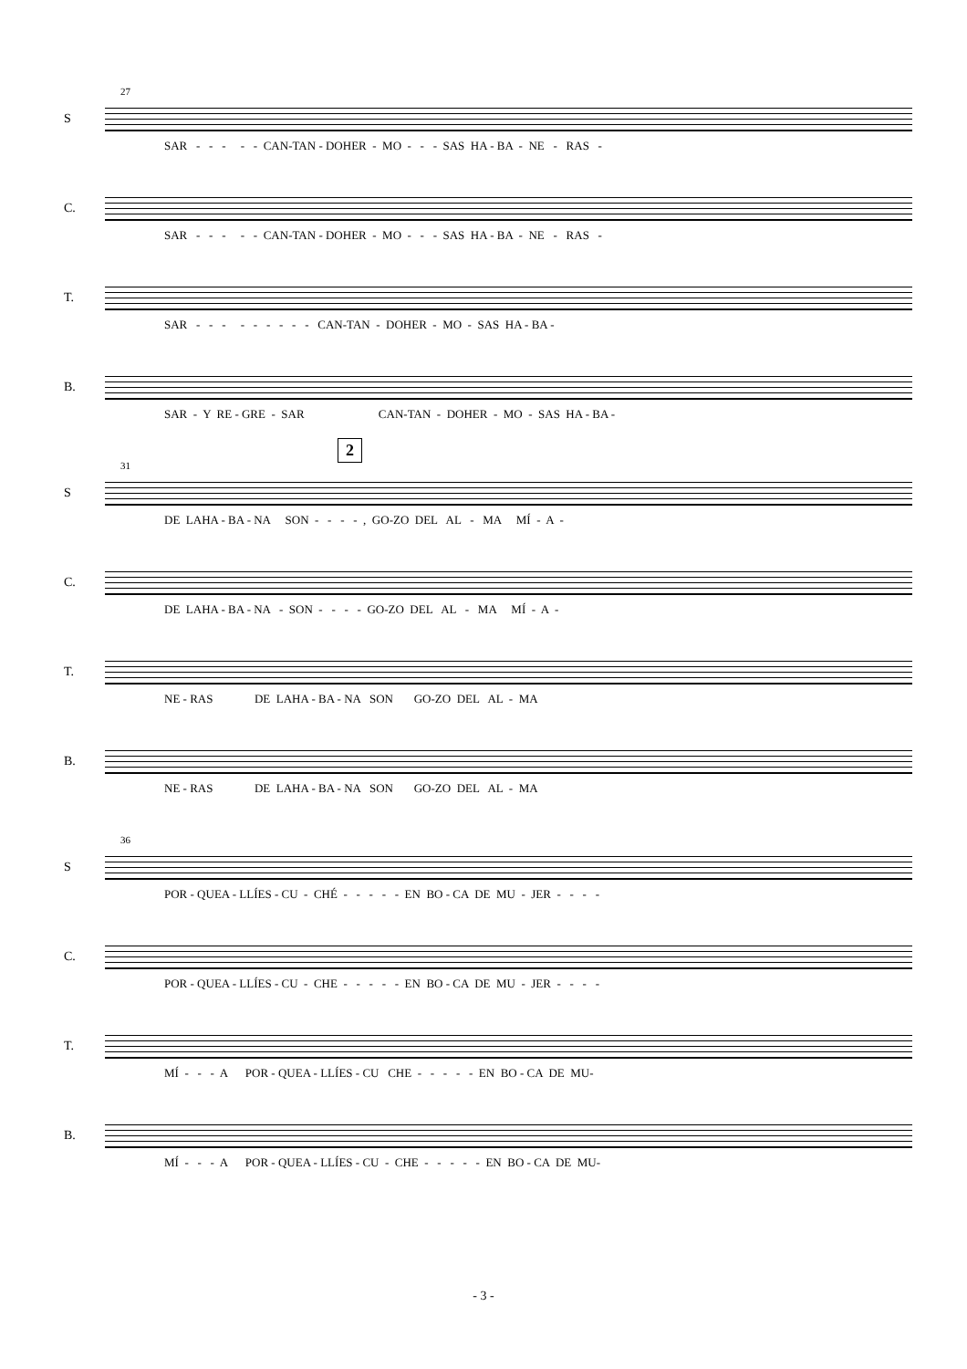27
S
SAR - - - - - CAN-TAN - DOHER - MO - - - SAS HA - BA - NE - RAS -
C.
SAR - - - - - CAN-TAN - DOHER - MO - - - SAS HA - BA - NE - RAS -
T.
SAR - - - - - - - - - CAN-TAN - DOHER - MO - SAS HA - BA -
B.
SAR - Y RE - GRE - SAR CAN-TAN - DOHER - MO - SAS HA - BA -
31
2
S
DE LAHA - BA - NA SON - - - - , GO-ZO DEL AL - MA MÍ - A -
C.
DE LAHA - BA - NA - SON - - - - GO-ZO DEL AL - MA MÍ - A -
T.
NE - RAS DE LAHA - BA - NA SON GO-ZO DEL AL - MA
B.
NE - RAS DE LAHA - BA - NA SON GO-ZO DEL AL - MA
36
S
POR - QUEA - LLÍES - CU - CHÉ - - - - - EN BO - CA DE MU - JER - - - -
C.
POR - QUEA - LLÍES - CU - CHE - - - - - EN BO - CA DE MU - JER - - - -
T.
MÍ - - - A POR - QUEA - LLÍES - CU CHE - - - - - EN BO - CA DE MU-
B.
MÍ - - - A POR - QUEA - LLÍES - CU - CHE - - - - - EN BO - CA DE MU-
- 3 -